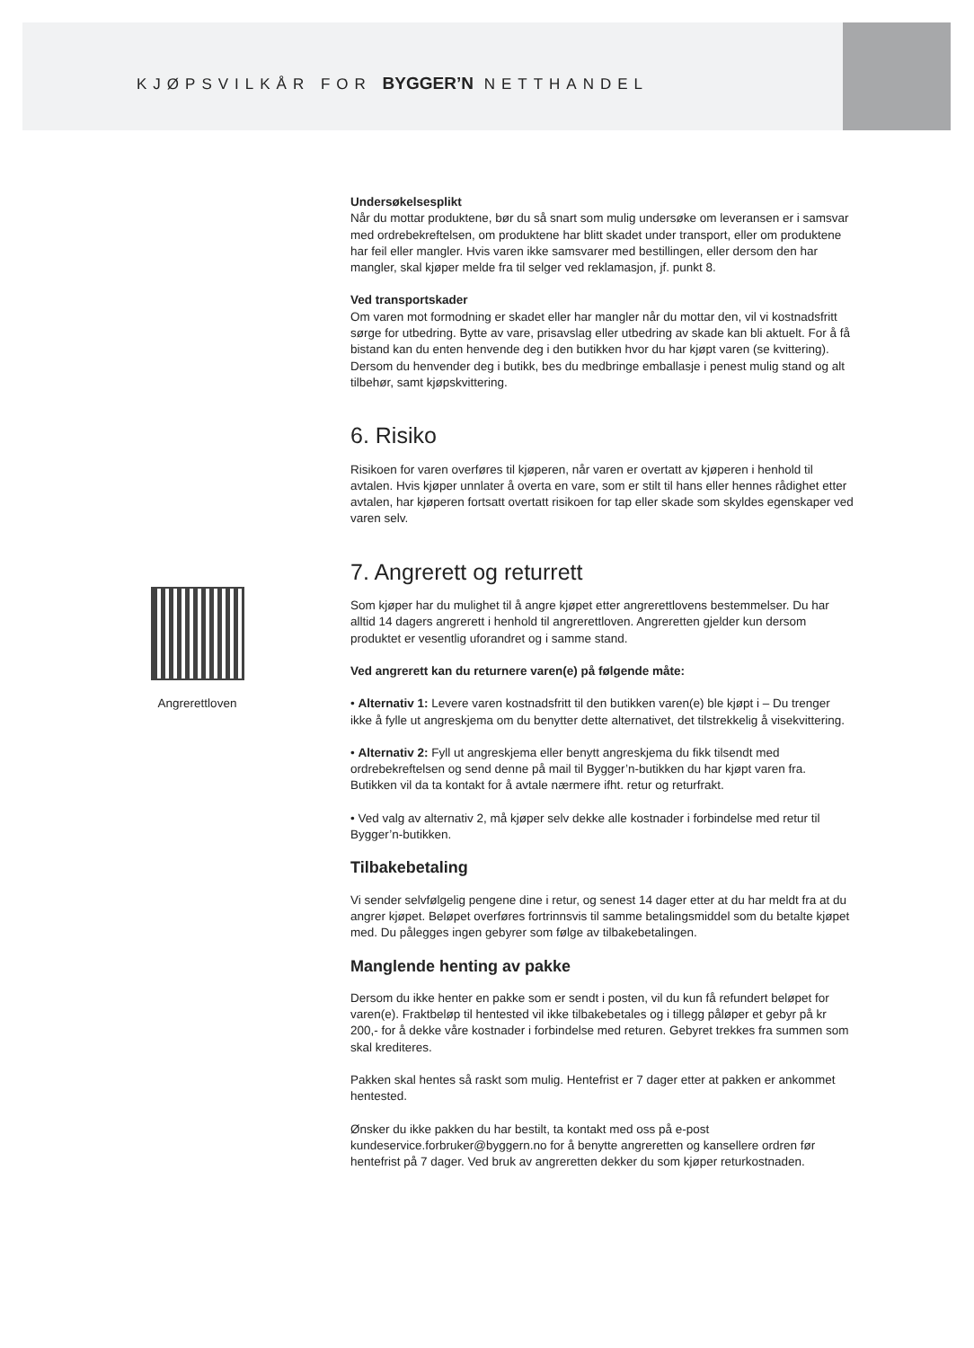KJØPSVILKÅR FOR BYGGER’N NETTHANDEL
Angrerettloven
Undersøkelsesplikt
Når du mottar produktene, bør du så snart som mulig undersøke om leveransen er i samsvar med ordrebekreftelsen, om produktene har blitt skadet under transport, eller om produktene har feil eller mangler. Hvis varen ikke samsvarer med bestillingen, eller dersom den har mangler, skal kjøper melde fra til selger ved reklamasjon, jf. punkt 8.
Ved transportskader
Om varen mot formodning er skadet eller har mangler når du mottar den, vil vi kostnadsfritt sørge for utbedring. Bytte av vare, prisavslag eller utbedring av skade kan bli aktuelt. For å få bistand kan du enten henvende deg i den butikken hvor du har kjøpt varen (se kvittering). Dersom du henvender deg i butikk, bes du medbringe emballasje i penest mulig stand og alt tilbehør, samt kjøpskvittering.
6. Risiko
Risikoen for varen overføres til kjøperen, når varen er overtatt av kjøperen i henhold til avtalen. Hvis kjøper unnlater å overta en vare, som er stilt til hans eller hennes rådighet etter avtalen, har kjøperen fortsatt overtatt risikoen for tap eller skade som skyldes egenskaper ved varen selv.
7. Angrerett og returrett
Som kjøper har du mulighet til å angre kjøpet etter angrerettlovens bestemmelser. Du har alltid 14 dagers angrerett i henhold til angrerettloven. Angreretten gjelder kun dersom produktet er vesentlig uforandret og i samme stand.
Ved angrerett kan du returnere varen(e) på følgende måte:
• Alternativ 1: Levere varen kostnadsfritt til den butikken varen(e) ble kjøpt i – Du trenger ikke å fylle ut angreskjema om du benytter dette alternativet, det tilstrekkelig å visekvittering.
• Alternativ 2: Fyll ut angreskjema eller benytt angreskjema du fikk tilsendt med ordrebekreftelsen og send denne på mail til Bygger’n-butikken du har kjøpt varen fra. Butikken vil da ta kontakt for å avtale nærmere ifht. retur og returfrakt.
• Ved valg av alternativ 2, må kjøper selv dekke alle kostnader i forbindelse med retur til Bygger’n-butikken.
Tilbakebetaling
Vi sender selvfølgelig pengene dine i retur, og senest 14 dager etter at du har meldt fra at du angrer kjøpet. Beløpet overføres fortrinnsvis til samme betalingsmiddel som du betalte kjøpet med. Du pålegges ingen gebyrer som følge av tilbakebetalingen.
Manglende henting av pakke
Dersom du ikke henter en pakke som er sendt i posten, vil du kun få refundert beløpet for varen(e). Fraktbeløp til hentested vil ikke tilbakebetales og i tillegg påløper et gebyr på kr 200,- for å dekke våre kostnader i forbindelse med returen. Gebyret trekkes fra summen som skal krediteres.
Pakken skal hentes så raskt som mulig. Hentefrist er 7 dager etter at pakken er ankommet hentested.
Ønsker du ikke pakken du har bestilt, ta kontakt med oss på e-post kundeservice.forbruker@byggern.no for å benytte angreretten og kansellere ordren før hentefrist på 7 dager. Ved bruk av angreretten dekker du som kjøper returkostnaden.